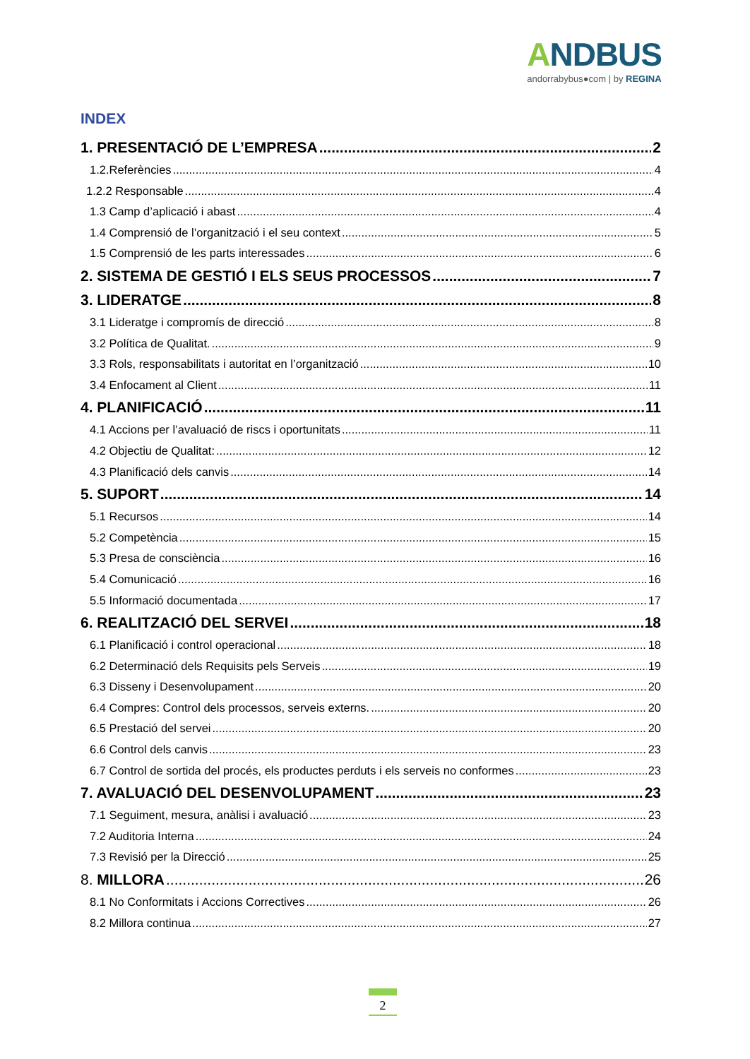ANDBUS
andorrabybus●com | by REGINA
INDEX
1. PRESENTACIÓ DE L’EMPRESA 2
1.2.Referències 4
1.2.2 Responsable 4
1.3 Camp d’aplicació i abast 4
1.4 Comprensió de l’organització i el seu context 5
1.5 Comprensió de les parts interessades 6
2. SISTEMA DE GESTIÓ I ELS SEUS PROCESSOS 7
3. LIDERATGE 8
3.1 Lideratge i compromís de direcció 8
3.2 Política de Qualitat. 9
3.3 Rols, responsabilitats i autoritat en l’organització 10
3.4 Enfocament al Client 11
4. PLANIFICACIÓ 11
4.1 Accions per l’avaluació de riscs i oportunitats 11
4.2 Objectiu de Qualitat: 12
4.3 Planificació dels canvis 14
5. SUPORT 14
5.1 Recursos 14
5.2 Competència 15
5.3 Presa de consciència 16
5.4 Comunicació 16
5.5 Informació documentada 17
6. REALITZACIÓ DEL SERVEI 18
6.1 Planificació i control operacional 18
6.2 Determinació dels Requisits pels Serveis 19
6.3 Disseny i Desenvolupament 20
6.4 Compres: Control dels processos, serveis externs. 20
6.5 Prestació del servei 20
6.6 Control dels canvis 23
6.7 Control de sortida del procés, els productes perduts i els serveis no conformes 23
7. AVALUACIÓ DEL DESENVOLUPAMENT 23
7.1 Seguiment, mesura, anàlisi i avaluació 23
7.2 Auditoria Interna 24
7.3 Revisió per la Direcció 25
8. MILLORA 26
8.1 No Conformitats i Accions Correctives 26
8.2 Millora continua 27
2